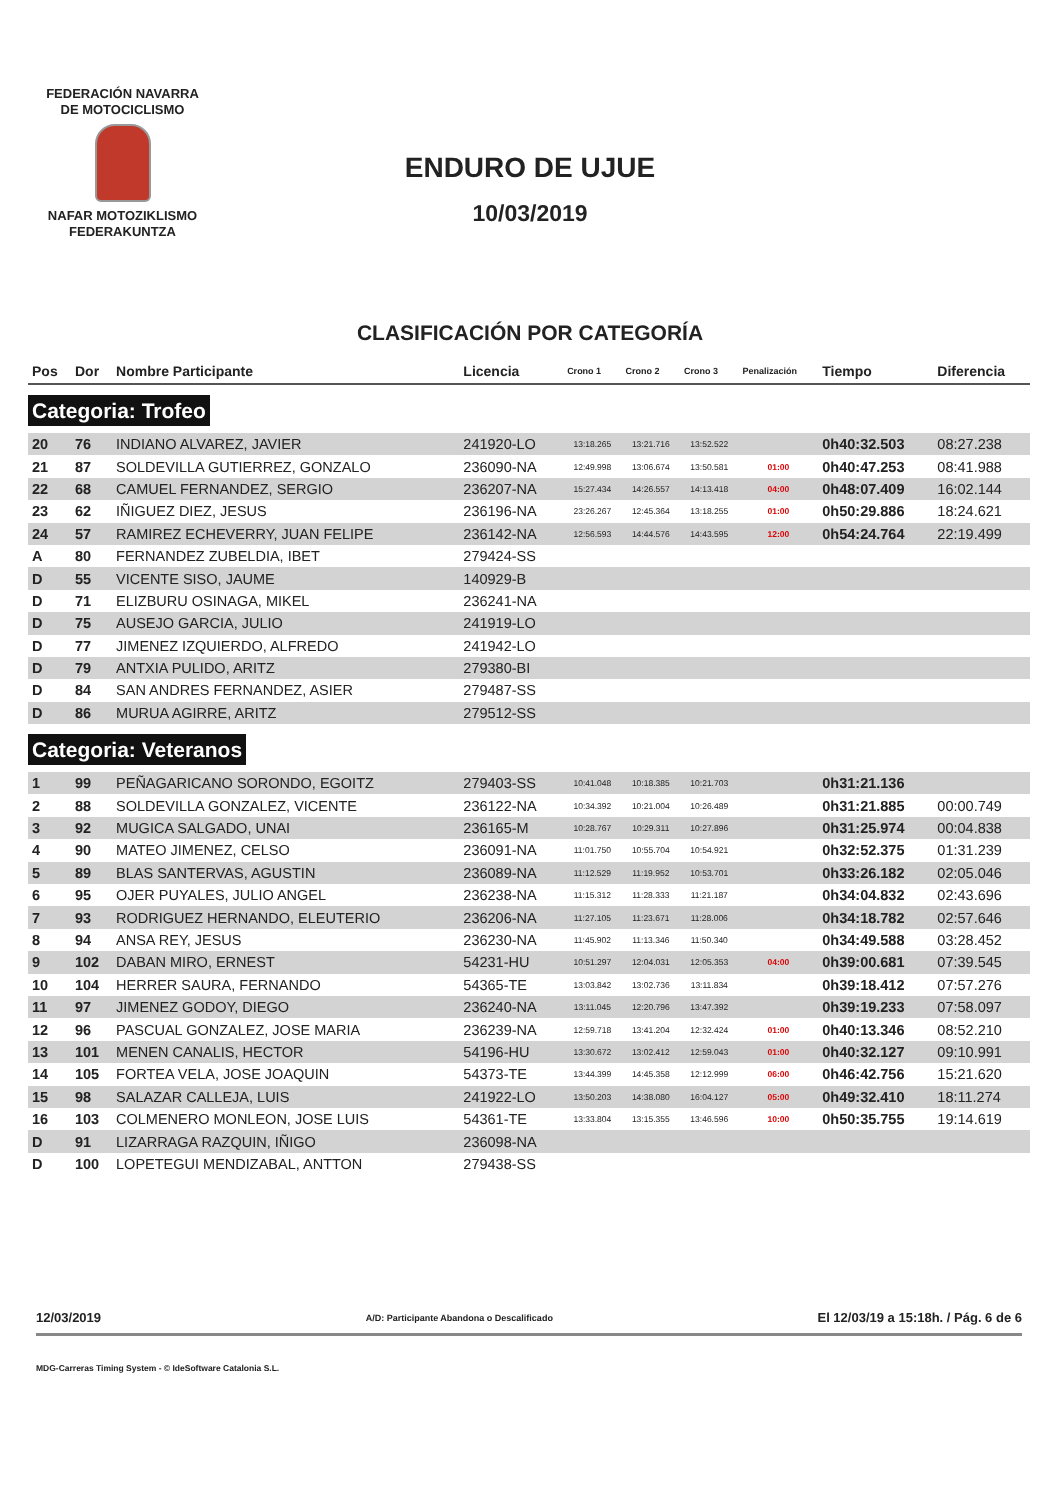FEDERACIÓN NAVARRA
DE MOTOCICLISMO
NAFAR MOTOZIKLISMO
FEDERAKUNTZA
ENDURO DE UJUE
10/03/2019
CLASIFICACIÓN POR CATEGORÍA
| Pos | Dor | Nombre Participante | Licencia | Crono 1 | Crono 2 | Crono 3 | Penalización | Tiempo | Diferencia |
| --- | --- | --- | --- | --- | --- | --- | --- | --- | --- |
| Categoria: Trofeo | | | | | | | | | |
| 20 | 76 | INDIANO ALVAREZ, JAVIER | 241920-LO | 13:18.265 | 13:21.716 | 13:52.522 | | 0h40:32.503 | 08:27.238 |
| 21 | 87 | SOLDEVILLA GUTIERREZ, GONZALO | 236090-NA | 12:49.998 | 13:06.674 | 13:50.581 | 01:00 | 0h40:47.253 | 08:41.988 |
| 22 | 68 | CAMUEL FERNANDEZ, SERGIO | 236207-NA | 15:27.434 | 14:26.557 | 14:13.418 | 04:00 | 0h48:07.409 | 16:02.144 |
| 23 | 62 | IÑIGUEZ DIEZ, JESUS | 236196-NA | 23:26.267 | 12:45.364 | 13:18.255 | 01:00 | 0h50:29.886 | 18:24.621 |
| 24 | 57 | RAMIREZ ECHEVERRY, JUAN FELIPE | 236142-NA | 12:56.593 | 14:44.576 | 14:43.595 | 12:00 | 0h54:24.764 | 22:19.499 |
| A | 80 | FERNANDEZ ZUBELDIA, IBET | 279424-SS | | | | | | |
| D | 55 | VICENTE SISO, JAUME | 140929-B | | | | | | |
| D | 71 | ELIZBURU OSINAGA, MIKEL | 236241-NA | | | | | | |
| D | 75 | AUSEJO GARCIA, JULIO | 241919-LO | | | | | | |
| D | 77 | JIMENEZ IZQUIERDO, ALFREDO | 241942-LO | | | | | | |
| D | 79 | ANTXIA PULIDO, ARITZ | 279380-BI | | | | | | |
| D | 84 | SAN ANDRES FERNANDEZ, ASIER | 279487-SS | | | | | | |
| D | 86 | MURUA AGIRRE, ARITZ | 279512-SS | | | | | | |
| Categoria: Veteranos | | | | | | | | | |
| 1 | 99 | PEÑAGARICANO SORONDO, EGOITZ | 279403-SS | 10:41.048 | 10:18.385 | 10:21.703 | | 0h31:21.136 | |
| 2 | 88 | SOLDEVILLA GONZALEZ, VICENTE | 236122-NA | 10:34.392 | 10:21.004 | 10:26.489 | | 0h31:21.885 | 00:00.749 |
| 3 | 92 | MUGICA SALGADO, UNAI | 236165-M | 10:28.767 | 10:29.311 | 10:27.896 | | 0h31:25.974 | 00:04.838 |
| 4 | 90 | MATEO JIMENEZ, CELSO | 236091-NA | 11:01.750 | 10:55.704 | 10:54.921 | | 0h32:52.375 | 01:31.239 |
| 5 | 89 | BLAS SANTERVAS, AGUSTIN | 236089-NA | 11:12.529 | 11:19.952 | 10:53.701 | | 0h33:26.182 | 02:05.046 |
| 6 | 95 | OJER PUYALES, JULIO ANGEL | 236238-NA | 11:15.312 | 11:28.333 | 11:21.187 | | 0h34:04.832 | 02:43.696 |
| 7 | 93 | RODRIGUEZ HERNANDO, ELEUTERIO | 236206-NA | 11:27.105 | 11:23.671 | 11:28.006 | | 0h34:18.782 | 02:57.646 |
| 8 | 94 | ANSA REY, JESUS | 236230-NA | 11:45.902 | 11:13.346 | 11:50.340 | | 0h34:49.588 | 03:28.452 |
| 9 | 102 | DABAN MIRO, ERNEST | 54231-HU | 10:51.297 | 12:04.031 | 12:05.353 | 04:00 | 0h39:00.681 | 07:39.545 |
| 10 | 104 | HERRER SAURA, FERNANDO | 54365-TE | 13:03.842 | 13:02.736 | 13:11.834 | | 0h39:18.412 | 07:57.276 |
| 11 | 97 | JIMENEZ GODOY, DIEGO | 236240-NA | 13:11.045 | 12:20.796 | 13:47.392 | | 0h39:19.233 | 07:58.097 |
| 12 | 96 | PASCUAL GONZALEZ, JOSE MARIA | 236239-NA | 12:59.718 | 13:41.204 | 12:32.424 | 01:00 | 0h40:13.346 | 08:52.210 |
| 13 | 101 | MENEN CANALIS, HECTOR | 54196-HU | 13:30.672 | 13:02.412 | 12:59.043 | 01:00 | 0h40:32.127 | 09:10.991 |
| 14 | 105 | FORTEA VELA, JOSE JOAQUIN | 54373-TE | 13:44.399 | 14:45.358 | 12:12.999 | 06:00 | 0h46:42.756 | 15:21.620 |
| 15 | 98 | SALAZAR CALLEJA, LUIS | 241922-LO | 13:50.203 | 14:38.080 | 16:04.127 | 05:00 | 0h49:32.410 | 18:11.274 |
| 16 | 103 | COLMENERO MONLEON, JOSE LUIS | 54361-TE | 13:33.804 | 13:15.355 | 13:46.596 | 10:00 | 0h50:35.755 | 19:14.619 |
| D | 91 | LIZARRAGA RAZQUIN, IÑIGO | 236098-NA | | | | | | |
| D | 100 | LOPETEGUI MENDIZABAL, ANTTON | 279438-SS | | | | | | |
12/03/2019 A/D: Participante Abandona o Descalificado El 12/03/19 a 15:18h. / Pág. 6 de 6
MDG-Carreras Timing System - © IdeSoftware Catalonia S.L.